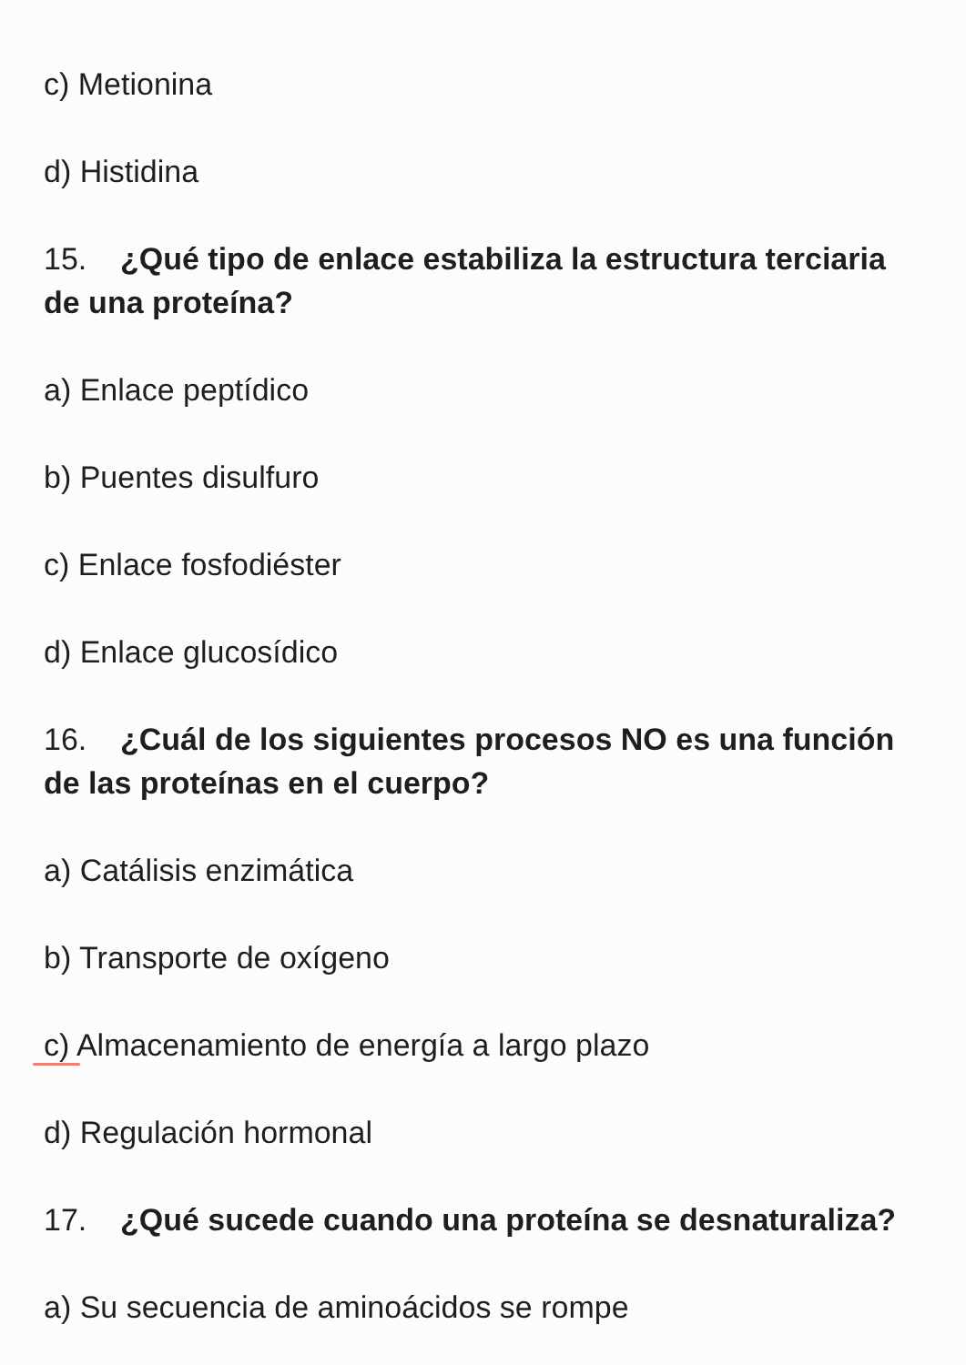c) Metionina
d) Histidina
15. ¿Qué tipo de enlace estabiliza la estructura terciaria de una proteína?
a) Enlace peptídico
b) Puentes disulfuro
c) Enlace fosfodiéster
d) Enlace glucosídico
16. ¿Cuál de los siguientes procesos NO es una función de las proteínas en el cuerpo?
a) Catálisis enzimática
b) Transporte de oxígeno
c) Almacenamiento de energía a largo plazo
d) Regulación hormonal
17. ¿Qué sucede cuando una proteína se desnaturaliza?
a) Su secuencia de aminoácidos se rompe